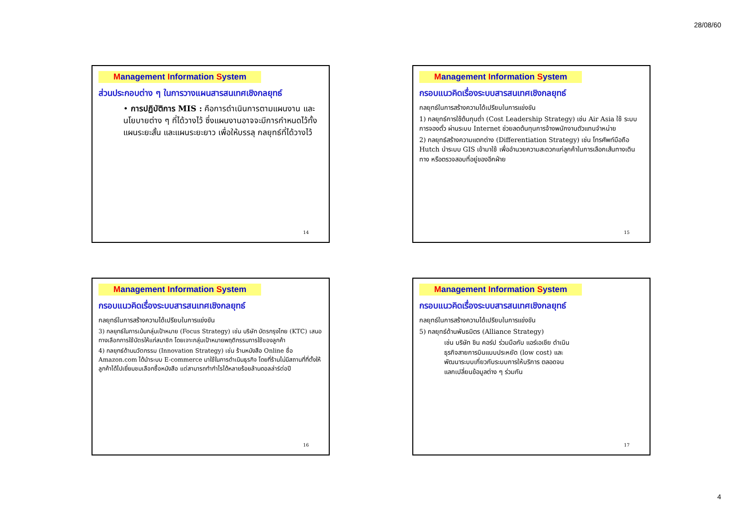28/08/60
Management Information System
ส่วนประกอบต่าง ๆ ในการวางแผนสารสนเทศเชิงกลยุทธ์
• การปฏิบัติการ MIS : คือการดำเนินการตามแผนงาน และนโยบายต่าง ๆ ที่ได้วางไว้ ซึ่งแผนงานอาจจะมีการกำหนดไว้ทั้งแผนระยะสั้น และแผนระยะยาว เพื่อให้บรรลุ กลยุทธ์ที่ได้วางไว้
14
Management Information System
กรอบแนวคิดเรื่องระบบสารสนเทศเชิงกลยุทธ์
กลยุทธ์ในการสร้างความได้เปรียบในการแข่งขัน
1) กลยุทธ์การใช้ต้นทุนต่ำ (Cost Leadership Strategy) เช่น Air Asia ใช้ ระบบการจองตั๋ว ผ่านระบบ Internet ช่วยลดต้นทุนการจ้างพนักงานตัวแทนจำหน่าย
2) กลยุทธ์สร้างความแตกต่าง (Differentiation Strategy) เช่น โทรศัพท์มือถือ Hutch นำระบบ GIS เข้ามาใช้ เพื่ออำนวยความสะดวกแก่ลูกค้าในการเลือกเส้นทางเดินทาง หรือตรวจสอบที่อยู่ของอีกฝ่าย
15
Management Information System
กรอบแนวคิดเรื่องระบบสารสนเทศเชิงกลยุทธ์
กลยุทธ์ในการสร้างความได้เปรียบในการแข่งขัน
3) กลยุทธ์ในการเน้นกลุ่มเป้าหมาย (Focus Strategy) เช่น บริษัท บัตรกรุงไทย (KTC) เสนอทางเลือกการใช้บัตรให้แก่สมาชิก โดยเจาะกลุ่มเป้าหมายพฤติกรรมการใช้ของลูกค้า
4) กลยุทธ์ด้านนวัตกรรม (Innovation Strategy) เช่น ร้านหนังสือ Online ชื่อ Amazon.com ได้นำระบบ E-commerce มาใช้ในการดำเนินธุรกิจ โดยที่ร้านไม่มีสถานที่ที่ตั้งให้ลูกค้าได้ไปเยี่ยมชมเลือกซื้อหนังสือ แต่สามารถทำกำไรได้หลายร้อยล้านดอลล่าร์ต่อปี
16
Management Information System
กรอบแนวคิดเรื่องระบบสารสนเทศเชิงกลยุทธ์
กลยุทธ์ในการสร้างความได้เปรียบในการแข่งขัน
5) กลยุทธ์ด้านพันธมิตร (Alliance Strategy)
เช่น บริษัท ชิน คอร์ป ร่วมมือกับ แอร์เอเชีย ดำเนินธุรกิจสายการบินแบบประหยัด (low cost) และพัฒนาระบบเกี่ยวกับระบบการให้บริการ ตลอดจนแลกเปลี่ยนข้อมูลต่าง ๆ ร่วมกัน
17
4